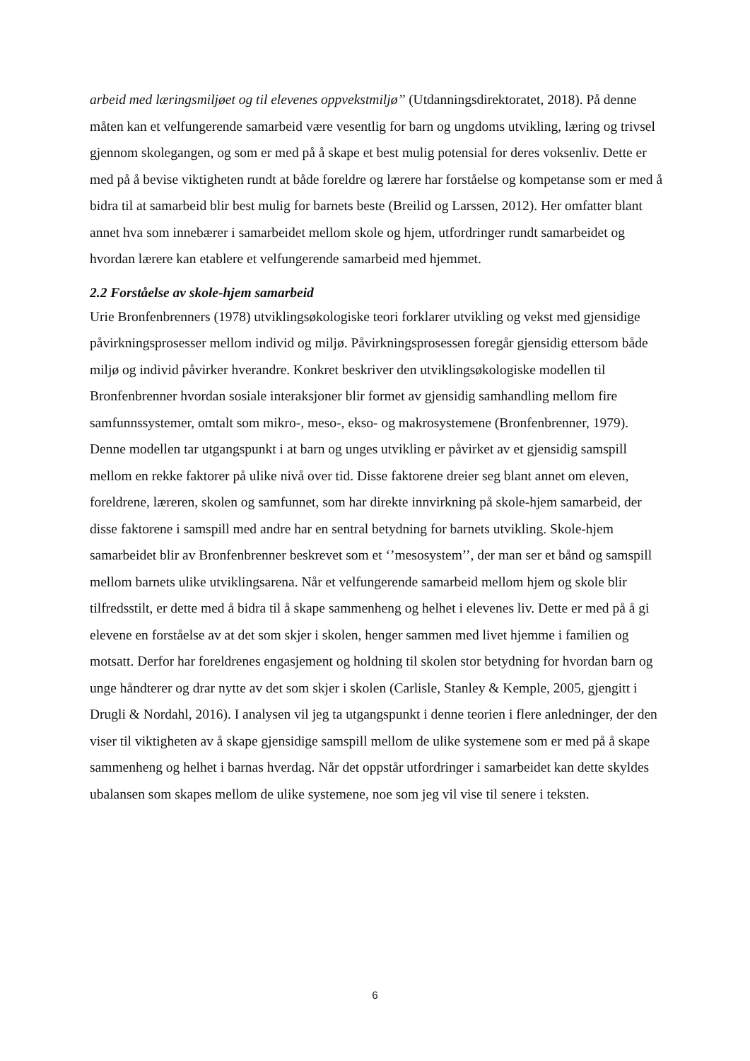arbeid med læringsmiljøet og til elevenes oppvekstmiljø’’ (Utdanningsdirektoratet, 2018). På denne måten kan et velfungerende samarbeid være vesentlig for barn og ungdoms utvikling, læring og trivsel gjennom skolegangen, og som er med på å skape et best mulig potensial for deres voksenliv. Dette er med på å bevise viktigheten rundt at både foreldre og lærere har forståelse og kompetanse som er med å bidra til at samarbeid blir best mulig for barnets beste (Breilid og Larssen, 2012). Her omfatter blant annet hva som innebærer i samarbeidet mellom skole og hjem, utfordringer rundt samarbeidet og hvordan lærere kan etablere et velfungerende samarbeid med hjemmet.
2.2 Forståelse av skole-hjem samarbeid
Urie Bronfenbrenners (1978) utviklingsøkologiske teori forklarer utvikling og vekst med gjensidige påvirkningsprosesser mellom individ og miljø. Påvirkningsprosessen foregår gjensidig ettersom både miljø og individ påvirker hverandre. Konkret beskriver den utviklingsøkologiske modellen til Bronfenbrenner hvordan sosiale interaksjoner blir formet av gjensidig samhandling mellom fire samfunnssystemer, omtalt som mikro-, meso-, ekso- og makrosystemene (Bronfenbrenner, 1979). Denne modellen tar utgangspunkt i at barn og unges utvikling er påvirket av et gjensidig samspill mellom en rekke faktorer på ulike nivå over tid. Disse faktorene dreier seg blant annet om eleven, foreldrene, læreren, skolen og samfunnet, som har direkte innvirkning på skole-hjem samarbeid, der disse faktorene i samspill med andre har en sentral betydning for barnets utvikling. Skole-hjem samarbeidet blir av Bronfenbrenner beskrevet som et ‘’mesosystem’’, der man ser et bånd og samspill mellom barnets ulike utviklingsarena. Når et velfungerende samarbeid mellom hjem og skole blir tilfredsstilt, er dette med å bidra til å skape sammenheng og helhet i elevenes liv. Dette er med på å gi elevene en forståelse av at det som skjer i skolen, henger sammen med livet hjemme i familien og motsatt. Derfor har foreldrenes engasjement og holdning til skolen stor betydning for hvordan barn og unge håndterer og drar nytte av det som skjer i skolen (Carlisle, Stanley & Kemple, 2005, gjengitt i Drugli & Nordahl, 2016). I analysen vil jeg ta utgangspunkt i denne teorien i flere anledninger, der den viser til viktigheten av å skape gjensidige samspill mellom de ulike systemene som er med på å skape sammenheng og helhet i barnas hverdag. Når det oppstår utfordringer i samarbeidet kan dette skyldes ubalansen som skapes mellom de ulike systemene, noe som jeg vil vise til senere i teksten.
6